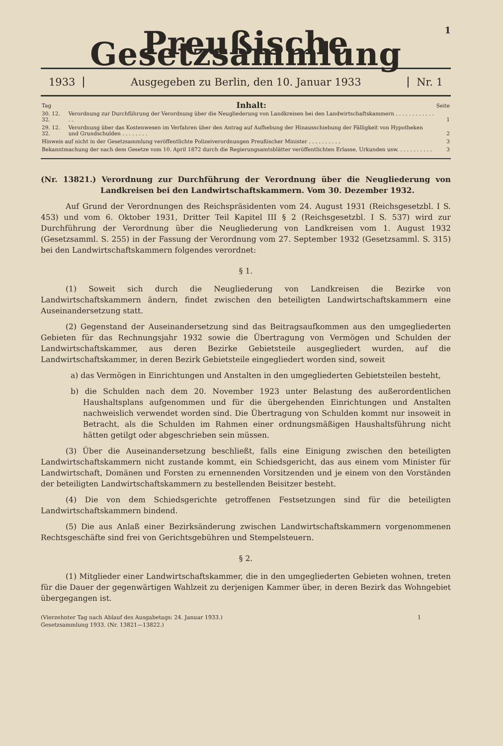1
Preußische Gesetzsammlung
1933
Ausgegeben zu Berlin, den 10. Januar 1933
Nr. 1
| Tag | Inhalt: | Seite |
| --- | --- | --- |
| 30. 12. 32. | Verordnung zur Durchführung der Verordnung über die Neugliederung von Landkreisen bei den Landwirtschaftskammern . . . . . . . . . . . . . . | 1 |
| 29. 12. 32. | Verordnung über das Kostenwesen im Verfahren über den Antrag auf Aufhebung der Hinausschiebung der Fälligkeit von Hypotheken und Grundschulden . . . . . . . . | 2 |
| Hinweis auf nicht in der Gesetzsammlung veröffentlichte Polizeiverordnungen Preußischer Minister . . . . . . . . . . | | 3 |
| Bekanntmachung der nach dem Gesetze vom 10. April 1872 durch die Regierungsamtsblätter veröffentlichten Erlasse, Urkunden usw. . . . . . . . . . . | | 3 |
(Nr. 13821.) Verordnung zur Durchführung der Verordnung über die Neugliederung von Landkreisen bei den Landwirtschaftskammern. Vom 30. Dezember 1932.
Auf Grund der Verordnungen des Reichspräsidenten vom 24. August 1931 (Reichsgesetzbl. I S. 453) und vom 6. Oktober 1931, Dritter Teil Kapitel III § 2 (Reichsgesetzbl. I S. 537) wird zur Durchführung der Verordnung über die Neugliederung von Landkreisen vom 1. August 1932 (Gesetzsamml. S. 255) in der Fassung der Verordnung vom 27. September 1932 (Gesetzsamml. S. 315) bei den Landwirtschaftskammern folgendes verordnet:
§ 1.
(1) Soweit sich durch die Neugliederung von Landkreisen die Bezirke von Landwirtschaftskammern ändern, findet zwischen den beteiligten Landwirtschaftskammern eine Auseinandersetzung statt.
(2) Gegenstand der Auseinandersetzung sind das Beitragsaufkommen aus den umgegliederten Gebieten für das Rechnungsjahr 1932 sowie die Übertragung von Vermögen und Schulden der Landwirtschaftskammer, aus deren Bezirke Gebietsteile ausgegliedert wurden, auf die Landwirtschaftskammer, in deren Bezirk Gebietsteile eingegliedert worden sind, soweit
a) das Vermögen in Einrichtungen und Anstalten in den umgegliederten Gebietsteilen besteht,
b) die Schulden nach dem 20. November 1923 unter Belastung des außerordentlichen Haushaltsplans aufgenommen und für die übergehenden Einrichtungen und Anstalten nachweislich verwendet worden sind. Die Übertragung von Schulden kommt nur insoweit in Betracht, als die Schulden im Rahmen einer ordnungsmäßigen Haushaltsführung nicht hätten getilgt oder abgeschrieben sein müssen.
(3) Über die Auseinandersetzung beschließt, falls eine Einigung zwischen den beteiligten Landwirtschaftskammern nicht zustande kommt, ein Schiedsgericht, das aus einem vom Minister für Landwirtschaft, Domänen und Forsten zu ernennenden Vorsitzenden und je einem von den Vorständen der beteiligten Landwirtschaftskammern zu bestellenden Beisitzer besteht.
(4) Die von dem Schiedsgerichte getroffenen Festsetzungen sind für die beteiligten Landwirtschaftskammern bindend.
(5) Die aus Anlaß einer Bezirksänderung zwischen Landwirtschaftskammern vorgenommenen Rechtsgeschäfte sind frei von Gerichtsgebühren und Stempelsteuern.
§ 2.
(1) Mitglieder einer Landwirtschaftskammer, die in den umgegliederten Gebieten wohnen, treten für die Dauer der gegenwärtigen Wahlzeit zu derjenigen Kammer über, in deren Bezirk das Wohngebiet übergegangen ist.
(Vierzehnter Tag nach Ablauf des Ausgabetags: 24. Januar 1933.)
Gesetzsammlung 1933. (Nr. 13821—13822.)
1